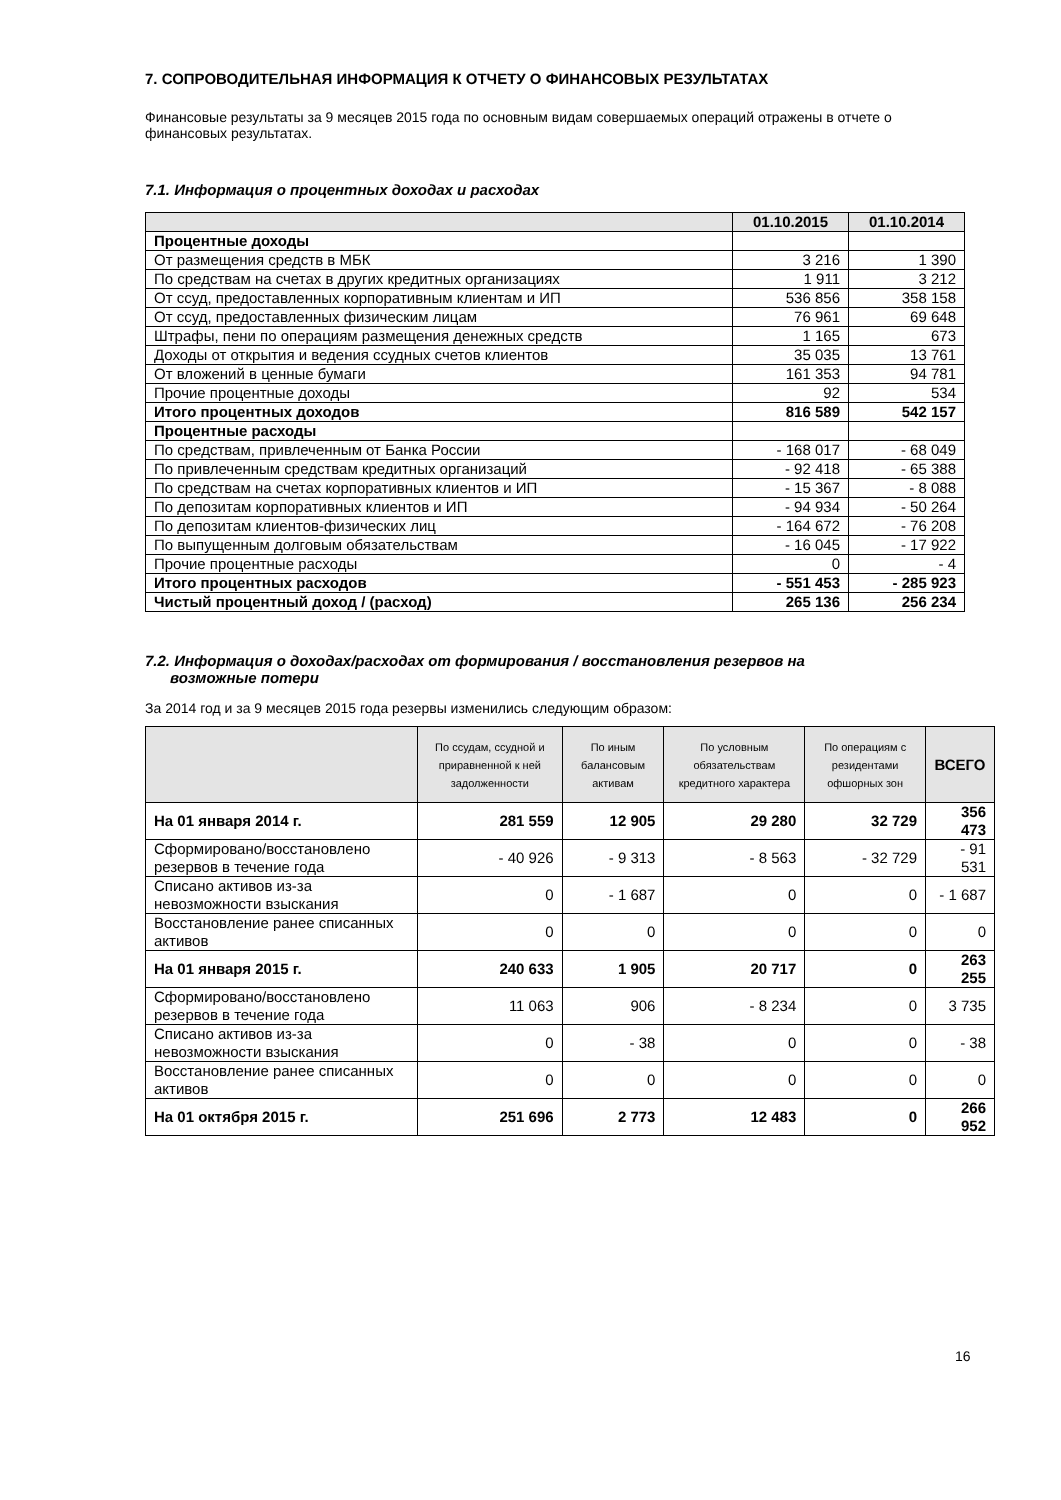7. СОПРОВОДИТЕЛЬНАЯ ИНФОРМАЦИЯ К ОТЧЕТУ О ФИНАНСОВЫХ РЕЗУЛЬТАТАХ
Финансовые результаты за 9 месяцев 2015 года по основным видам совершаемых операций отражены в отчете о финансовых результатах.
7.1. Информация о процентных доходах и расходах
| | 01.10.2015 | 01.10.2014 |
| --- | --- | --- |
| Процентные доходы | | |
| От размещения средств в МБК | 3 216 | 1 390 |
| По средствам на счетах в других кредитных организациях | 1 911 | 3 212 |
| От ссуд, предоставленных корпоративным клиентам и ИП | 536 856 | 358 158 |
| От ссуд, предоставленных физическим лицам | 76 961 | 69 648 |
| Штрафы, пени по операциям размещения денежных средств | 1 165 | 673 |
| Доходы от открытия и ведения ссудных счетов клиентов | 35 035 | 13 761 |
| От вложений в ценные бумаги | 161 353 | 94 781 |
| Прочие процентные доходы | 92 | 534 |
| Итого процентных доходов | 816 589 | 542 157 |
| Процентные расходы | | |
| По средствам, привлеченным от Банка России | - 168 017 | - 68 049 |
| По привлеченным средствам кредитных организаций | - 92 418 | - 65 388 |
| По средствам на счетах корпоративных клиентов и ИП | - 15 367 | - 8 088 |
| По депозитам корпоративных клиентов и ИП | - 94 934 | - 50 264 |
| По депозитам клиентов-физических лиц | - 164 672 | - 76 208 |
| По выпущенным долговым обязательствам | - 16 045 | - 17 922 |
| Прочие процентные расходы | 0 | - 4 |
| Итого процентных расходов | - 551 453 | - 285 923 |
| Чистый процентный доход / (расход) | 265 136 | 256 234 |
7.2. Информация о доходах/расходах от формирования / восстановления резервов на
возможные потери
За 2014 год и за 9 месяцев 2015 года резервы изменились следующим образом:
| | По ссудам, ссудной и приравненной к ней задолженности | По иным балансовым активам | По условным обязательствам кредитного характера | По операциям с резидентами офшорных зон | ВСЕГО |
| --- | --- | --- | --- | --- | --- |
| На 01 января 2014 г. | 281 559 | 12 905 | 29 280 | 32 729 | 356 473 |
| Сформировано/восстановлено резервов в течение года | - 40 926 | - 9 313 | - 8 563 | - 32 729 | - 91 531 |
| Списано активов из-за невозможности взыскания | 0 | - 1 687 | 0 | 0 | - 1 687 |
| Восстановление ранее списанных активов | 0 | 0 | 0 | 0 | 0 |
| На 01 января 2015 г. | 240 633 | 1 905 | 20 717 | 0 | 263 255 |
| Сформировано/восстановлено резервов в течение года | 11 063 | 906 | - 8 234 | 0 | 3 735 |
| Списано активов из-за невозможности взыскания | 0 | - 38 | 0 | 0 | - 38 |
| Восстановление ранее списанных активов | 0 | 0 | 0 | 0 | 0 |
| На 01 октября 2015 г. | 251 696 | 2 773 | 12 483 | 0 | 266 952 |
16